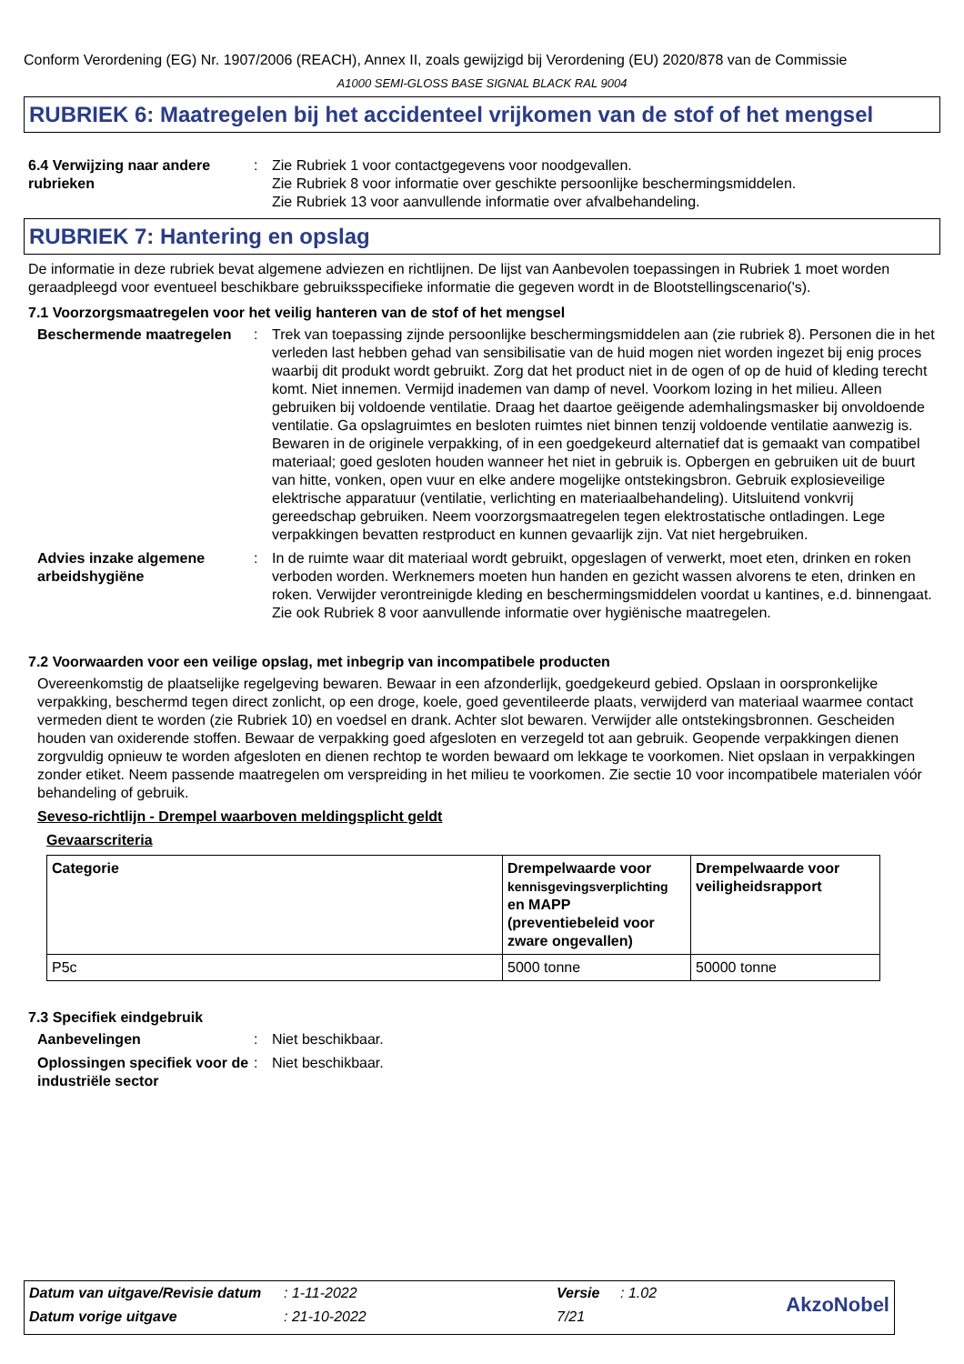Conform Verordening (EG) Nr. 1907/2006 (REACH), Annex II, zoals gewijzigd bij Verordening (EU) 2020/878 van de Commissie
A1000 SEMI-GLOSS BASE SIGNAL BLACK RAL 9004
RUBRIEK 6: Maatregelen bij het accidenteel vrijkomen van de stof of het mengsel
6.4 Verwijzing naar andere rubrieken
: Zie Rubriek 1 voor contactgegevens voor noodgevallen.
Zie Rubriek 8 voor informatie over geschikte persoonlijke beschermingsmiddelen.
Zie Rubriek 13 voor aanvullende informatie over afvalbehandeling.
RUBRIEK 7: Hantering en opslag
De informatie in deze rubriek bevat algemene adviezen en richtlijnen. De lijst van Aanbevolen toepassingen in Rubriek 1 moet worden geraadpleegd voor eventueel beschikbare gebruiksspecifieke informatie die gegeven wordt in de Blootstellingscenario('s).
7.1 Voorzorgsmaatregelen voor het veilig hanteren van de stof of het mengsel
Beschermende maatregelen : Trek van toepassing zijnde persoonlijke beschermingsmiddelen aan (zie rubriek 8). Personen die in het verleden last hebben gehad van sensibilisatie van de huid mogen niet worden ingezet bij enig proces waarbij dit produkt wordt gebruikt. Zorg dat het product niet in de ogen of op de huid of kleding terecht komt. Niet innemen. Vermijd inademen van damp of nevel. Voorkom lozing in het milieu. Alleen gebruiken bij voldoende ventilatie. Draag het daartoe geëigende ademhalingsmasker bij onvoldoende ventilatie. Ga opslagruimtes en besloten ruimtes niet binnen tenzij voldoende ventilatie aanwezig is. Bewaren in de originele verpakking, of in een goedgekeurd alternatief dat is gemaakt van compatibel materiaal; goed gesloten houden wanneer het niet in gebruik is. Opbergen en gebruiken uit de buurt van hitte, vonken, open vuur en elke andere mogelijke ontstekingsbron. Gebruik explosieveilige elektrische apparatuur (ventilatie, verlichting en materiaalbehandeling). Uitsluitend vonkvrij gereedschap gebruiken. Neem voorzorgsmaatregelen tegen elektrostatische ontladingen. Lege verpakkingen bevatten restproduct en kunnen gevaarlijk zijn. Vat niet hergebruiken.
Advies inzake algemene arbeidshygiëne
: In de ruimte waar dit materiaal wordt gebruikt, opgeslagen of verwerkt, moet eten, drinken en roken verboden worden. Werknemers moeten hun handen en gezicht wassen alvorens te eten, drinken en roken. Verwijder verontreinigde kleding en beschermingsmiddelen voordat u kantines, e.d. binnengaat. Zie ook Rubriek 8 voor aanvullende informatie over hygiënische maatregelen.
7.2 Voorwaarden voor een veilige opslag, met inbegrip van incompatibele producten
Overeenkomstig de plaatselijke regelgeving bewaren. Bewaar in een afzonderlijk, goedgekeurd gebied. Opslaan in oorspronkelijke verpakking, beschermd tegen direct zonlicht, op een droge, koele, goed geventileerde plaats, verwijderd van materiaal waarmee contact vermeden dient te worden (zie Rubriek 10) en voedsel en drank. Achter slot bewaren. Verwijder alle ontstekingsbronnen. Gescheiden houden van oxiderende stoffen. Bewaar de verpakking goed afgesloten en verzegeld tot aan gebruik. Geopende verpakkingen dienen zorgvuldig opnieuw te worden afgesloten en dienen rechtop te worden bewaard om lekkage te voorkomen. Niet opslaan in verpakkingen zonder etiket. Neem passende maatregelen om verspreiding in het milieu te voorkomen. Zie sectie 10 voor incompatibele materialen vóór behandeling of gebruik.
Seveso-richtlijn - Drempel waarboven meldingsplicht geldt
Gevaarscriteria
| Categorie | Drempelwaarde voor kennisgevingsverplichting en MAPP (preventiebeleid voor zware ongevallen) | Drempelwaarde voor veiligheidsrapport |
| --- | --- | --- |
| P5c | 5000 tonne | 50000 tonne |
7.3 Specifiek eindgebruik
Aanbevelingen : Niet beschikbaar.
Oplossingen specifiek voor de industriële sector
: Niet beschikbaar.
| Datum van uitgave/Revisie datum | : 1-11-2022 | Versie | : 1.02 | AkzoNobel |
| Datum vorige uitgave | : 21-10-2022 | 7/21 | | |